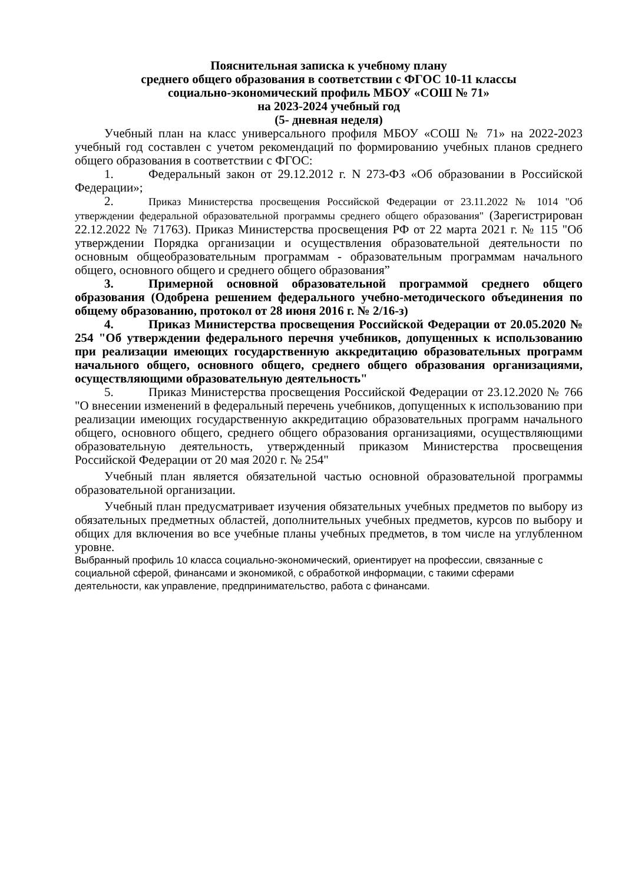Пояснительная записка к учебному плану
среднего общего образования в соответствии с ФГОС 10-11 классы
социально-экономический профиль МБОУ «СОШ № 71»
на 2023-2024 учебный год
(5- дневная неделя)
Учебный план на класс универсального профиля МБОУ «СОШ № 71» на 2022-2023 учебный год составлен с учетом рекомендаций по формированию учебных планов среднего общего образования в соответствии с ФГОС:
1. Федеральный закон от 29.12.2012 г. N 273-ФЗ «Об образовании в Российской Федерации»;
2. Приказ Министерства просвещения Российской Федерации от 23.11.2022 № 1014 "Об утверждении федеральной образовательной программы среднего общего образования" (Зарегистрирован 22.12.2022 № 71763). Приказ Министерства просвещения РФ от 22 марта 2021 г. № 115 "Об утверждении Порядка организации и осуществления образовательной деятельности по основным общеобразовательным программам - образовательным программам начального общего, основного общего и среднего общего образования”
3. Примерной основной образовательной программой среднего общего образования (Одобрена решением федерального учебно-методического объединения по общему образованию, протокол от 28 июня 2016 г. № 2/16-з)
4. Приказ Министерства просвещения Российской Федерации от 20.05.2020 № 254 "Об утверждении федерального перечня учебников, допущенных к использованию при реализации имеющих государственную аккредитацию образовательных программ начального общего, основного общего, среднего общего образования организациями, осуществляющими образовательную деятельность"
5. Приказ Министерства просвещения Российской Федерации от 23.12.2020 № 766 "О внесении изменений в федеральный перечень учебников, допущенных к использованию при реализации имеющих государственную аккредитацию образовательных программ начального общего, основного общего, среднего общего образования организациями, осуществляющими образовательную деятельность, утвержденный приказом Министерства просвещения Российской Федерации от 20 мая 2020 г. № 254"
Учебный план является обязательной частью основной образовательной программы образовательной организации.
Учебный план предусматривает изучения обязательных учебных предметов по выбору из обязательных предметных областей, дополнительных учебных предметов, курсов по выбору и общих для включения во все учебные планы учебных предметов, в том числе на углубленном уровне.
Выбранный профиль 10 класса социально-экономический, ориентирует на профессии, связанные с социальной сферой, финансами и экономикой, с обработкой информации, с такими сферами деятельности, как управление, предпринимательство, работа с финансами.